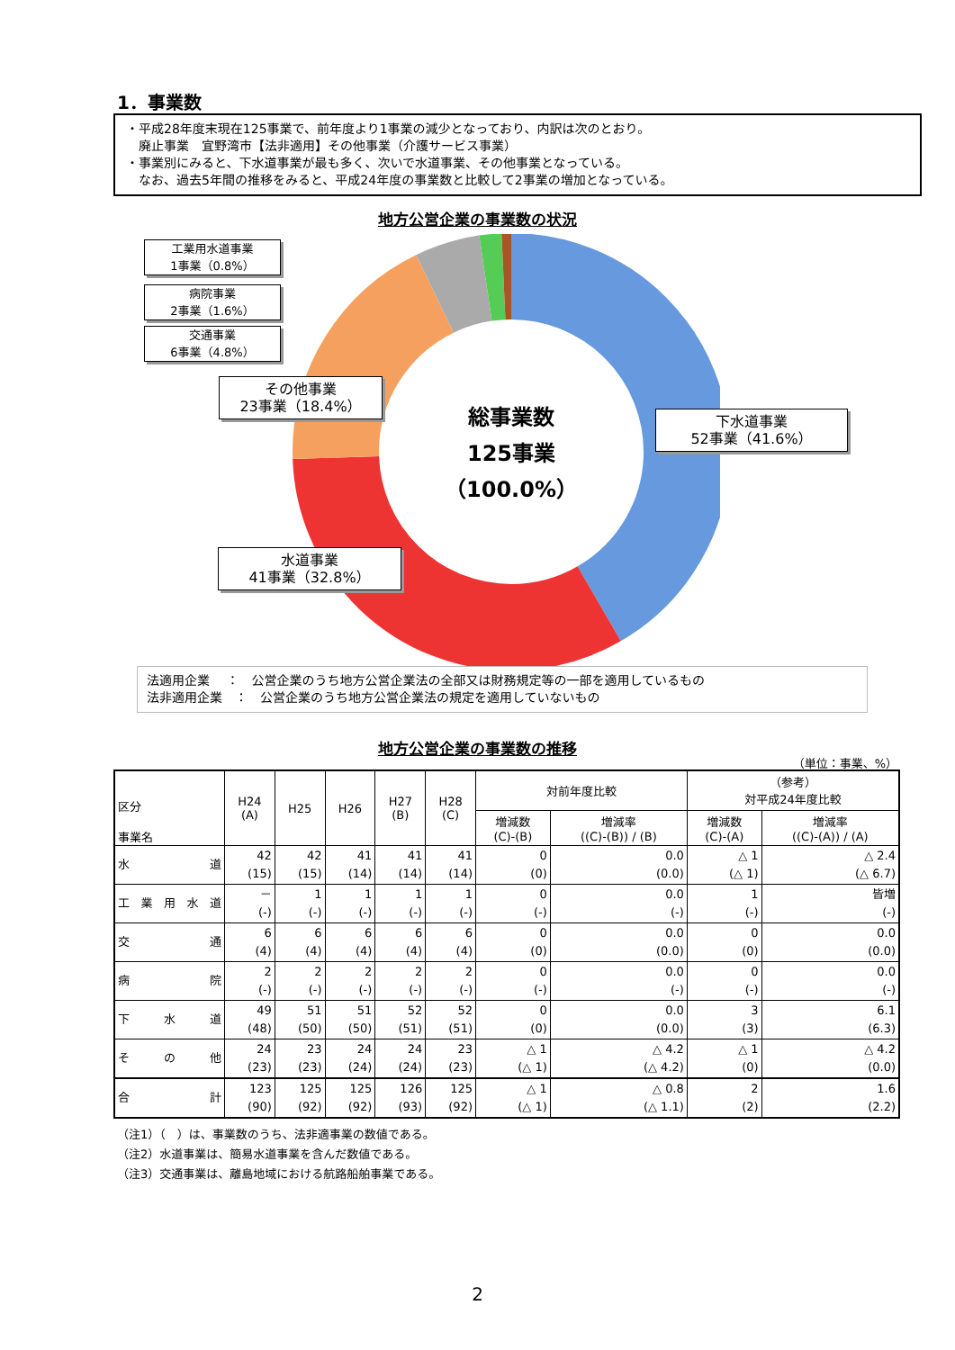1．事業数
・平成28年度末現在125事業で、前年度より1事業の減少となっており、内訳は次のとおり。
　廃止事業　宜野湾市【法非適用】その他事業（介護サービス事業）
・事業別にみると、下水道事業が最も多く、次いで水道事業、その他事業となっている。
　なお、過去5年間の推移をみると、平成24年度の事業数と比較して2事業の増加となっている。
地方公営企業の事業数の状況
総事業数
125事業
（100.0%）
工業用水道事業
1事業（0.8%）
病院事業
2事業（1.6%）
交通事業
6事業（4.8%）
その他事業
23事業（18.4%）
下水道事業
52事業（41.6%）
水道事業
41事業（32.8%）
法適用企業　 ：　公営企業のうち地方公営企業法の全部又は財務規定等の一部を適用しているもの
法非適用企業　：　公営企業のうち地方公営企業法の規定を適用していないもの
地方公営企業の事業数の推移
（単位：事業、%）
| 区分 事業名 | H24 (A) | H25 | H26 | H27 (B) | H28 (C) | 対前年度比較 | | （参考） 対平成24年度比較 | |
| --- | --- | --- | --- | --- | --- | --- | --- | --- | --- |
| | | | | | | 増減数 (C)-(B) | 増減率 ((C)-(B)) / (B) | 増減数 (C)-(A) | 増減率 ((C)-(A)) / (A) |
| 水 道 | 42 (15) | 42 (15) | 41 (14) | 41 (14) | 41 (14) | 0 (0) | 0.0 (0.0) | △ 1 (△ 1) | △ 2.4 (△ 6.7) |
| 工 業 用 水 道 | － (-) | 1 (-) | 1 (-) | 1 (-) | 1 (-) | 0 (-) | 0.0 (-) | 1 (-) | 皆増 (-) |
| 交 通 | 6 (4) | 6 (4) | 6 (4) | 6 (4) | 6 (4) | 0 (0) | 0.0 (0.0) | 0 (0) | 0.0 (0.0) |
| 病 院 | 2 (-) | 2 (-) | 2 (-) | 2 (-) | 2 (-) | 0 (-) | 0.0 (-) | 0 (-) | 0.0 (-) |
| 下 水 道 | 49 (48) | 51 (50) | 51 (50) | 52 (51) | 52 (51) | 0 (0) | 0.0 (0.0) | 3 (3) | 6.1 (6.3) |
| そ の 他 | 24 (23) | 23 (23) | 24 (24) | 24 (24) | 23 (23) | △ 1 (△ 1) | △ 4.2 (△ 4.2) | △ 1 (0) | △ 4.2 (0.0) |
| 合 計 | 123 (90) | 125 (92) | 125 (92) | 126 (93) | 125 (92) | △ 1 (△ 1) | △ 0.8 (△ 1.1) | 2 (2) | 1.6 (2.2) |
（注1）（　）は、事業数のうち、法非適事業の数値である。
（注2）水道事業は、簡易水道事業を含んだ数値である。
（注3）交通事業は、離島地域における航路船舶事業である。
2